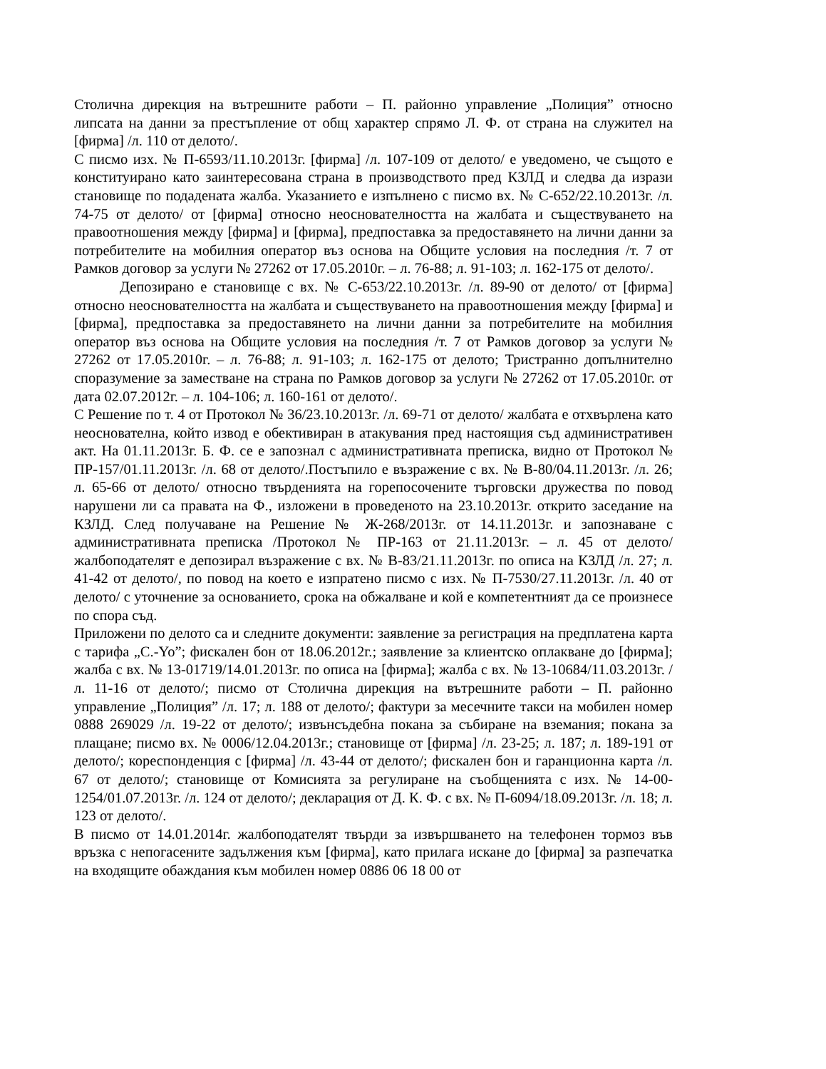Столична дирекция на вътрешните работи – П. районно управление „Полиция” относно липсата на данни за престъпление от общ характер спрямо Л. Ф. от страна на служител на [фирма] /л. 110 от делото/.
С писмо изх. № П-6593/11.10.2013г. [фирма] /л. 107-109 от делото/ е уведомено, че същото е конституирано като заинтересована страна в производството пред КЗЛД и следва да изрази становище по подадената жалба. Указанието е изпълнено с писмо вх. № С-652/22.10.2013г. /л. 74-75 от делото/ от [фирма] относно неоснователността на жалбата и съществуването на правоотношения между [фирма] и [фирма], предпоставка за предоставянето на лични данни за потребителите на мобилния оператор въз основа на Общите условия на последния /т. 7 от Рамков договор за услуги № 27262 от 17.05.2010г. – л. 76-88; л. 91-103; л. 162-175 от делото/.
Депозирано е становище с вх. № С-653/22.10.2013г. /л. 89-90 от делото/ от [фирма] относно неоснователността на жалбата и съществуването на правоотношения между [фирма] и [фирма], предпоставка за предоставянето на лични данни за потребителите на мобилния оператор въз основа на Общите условия на последния /т. 7 от Рамков договор за услуги № 27262 от 17.05.2010г. – л. 76-88; л. 91-103; л. 162-175 от делото; Тристранно допълнително споразумение за заместване на страна по Рамков договор за услуги № 27262 от 17.05.2010г. от дата 02.07.2012г. – л. 104-106; л. 160-161 от делото/.
С Решение по т. 4 от Протокол № 36/23.10.2013г. /л. 69-71 от делото/ жалбата е отхвърлена като неоснователна, който извод е обективиран в атакувания пред настоящия съд административен акт. На 01.11.2013г. Б. Ф. се е запознал с административната преписка, видно от Протокол № ПР-157/01.11.2013г. /л. 68 от делото/.Постъпило е възражение с вх. № В-80/04.11.2013г. /л. 26; л. 65-66 от делото/ относно твърденията на горепосочените търговски дружества по повод нарушени ли са правата на Ф., изложени в проведеното на 23.10.2013г. открито заседание на КЗЛД. След получаване на Решение № Ж-268/2013г. от 14.11.2013г. и запознаване с административната преписка /Протокол № ПР-163 от 21.11.2013г. – л. 45 от делото/ жалбоподателят е депозирал възражение с вх. № В-83/21.11.2013г. по описа на КЗЛД /л. 27; л. 41-42 от делото/, по повод на което е изпратено писмо с изх. № П-7530/27.11.2013г. /л. 40 от делото/ с уточнение за основанието, срока на обжалване и кой е компетентният да се произнесе по спора съд.
Приложени по делото са и следните документи: заявление за регистрация на предплатена карта с тарифа „С.-Yo”; фискален бон от 18.06.2012г.; заявление за клиентско оплакване до [фирма]; жалба с вх. № 13-01719/14.01.2013г. по описа на [фирма]; жалба с вх. № 13-10684/11.03.2013г. /л. 11-16 от делото/; писмо от Столична дирекция на вътрешните работи – П. районно управление „Полиция” /л. 17; л. 188 от делото/; фактури за месечните такси на мобилен номер 0888 269029 /л. 19-22 от делото/; извънсъдебна покана за събиране на вземания; покана за плащане; писмо вх. № 0006/12.04.2013г.; становище от [фирма] /л. 23-25; л. 187; л. 189-191 от делото/; кореспонденция с [фирма] /л. 43-44 от делото/; фискален бон и гаранционна карта /л. 67 от делото/; становище от Комисията за регулиране на съобщенията с изх. № 14-00-1254/01.07.2013г. /л. 124 от делото/; декларация от Д. К. Ф. с вх. № П-6094/18.09.2013г. /л. 18; л. 123 от делото/.
В писмо от 14.01.2014г. жалбоподателят твърди за извършването на телефонен тормоз във връзка с непогасените задължения към [фирма], като прилага искане до [фирма] за разпечатка на входящите обаждания към мобилен номер 0886 06 18 00 от